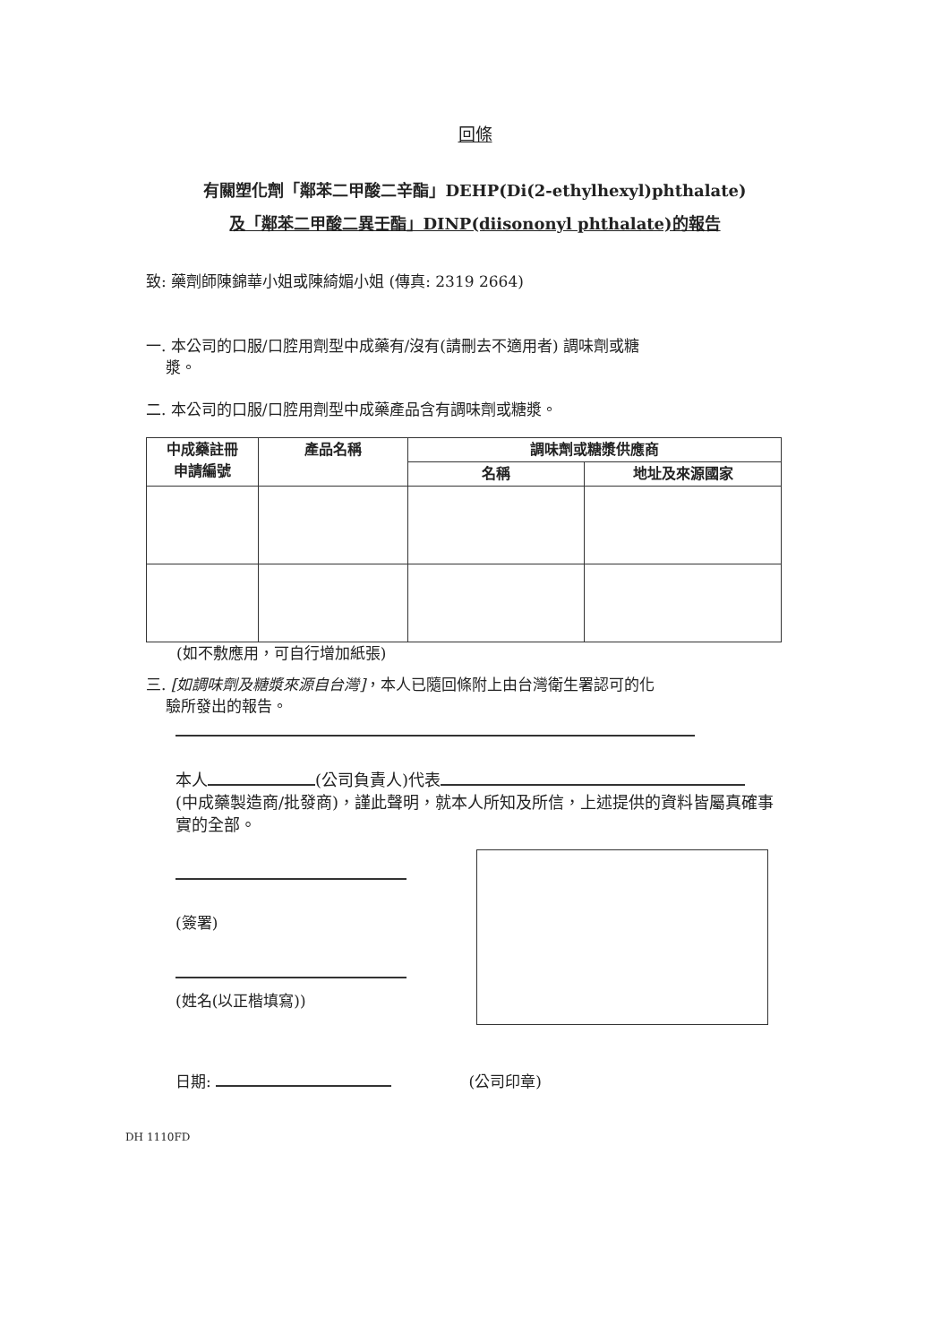回條
有關塑化劑「鄰苯二甲酸二辛酯」DEHP(Di(2-ethylhexyl)phthalate)
及「鄰苯二甲酸二異壬酯」DINP(diisononyl phthalate)的報告
致: 藥劑師陳錦華小姐或陳綺媚小姐 (傳真: 2319 2664)
一. 本公司的口服/口腔用劑型中成藥有/沒有(請刪去不適用者) 調味劑或糖
漿。
二. 本公司的口服/口腔用劑型中成藥產品含有調味劑或糖漿。
| 中成藥註冊 申請編號 | 產品名稱 | 調味劑或糖漿供應商 | |
| --- | --- | --- | --- |
| | | 名稱 | 地址及來源國家 |
(如不敷應用，可自行增加紙張)
三. [如調味劑及糖漿來源自台灣]，本人已隨回條附上由台灣衛生署認可的化
驗所發出的報告。
本人 (公司負責人)代表
(中成藥製造商/批發商)，謹此聲明，就本人所知及所信，上述提供的資料皆屬真確事實的全部。
(簽署)
(姓名(以正楷填寫))
日期: (公司印章)
DH 1110FD